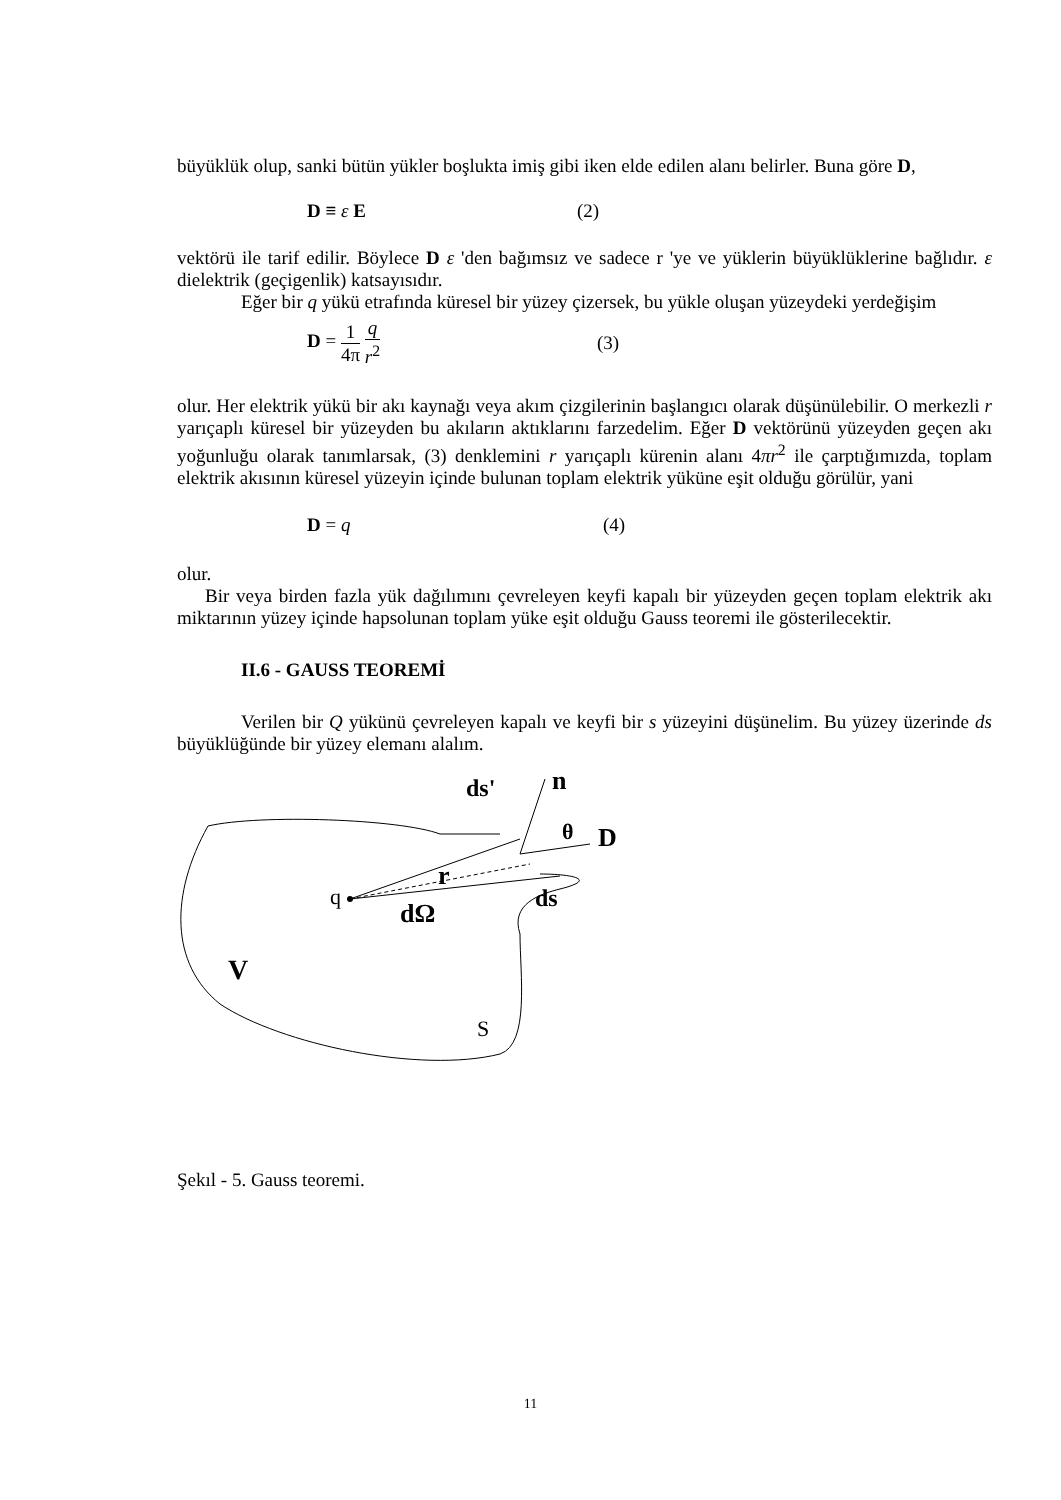büyüklük olup, sanki bütün yükler boşlukta imiş gibi iken elde edilen alanı belirler. Buna göre D,
D ≡ ε E (2)
vektörü ile tarif edilir. Böylece D ε 'den bağımsız ve sadece r 'ye ve yüklerin büyüklüklerine bağlıdır. ε dielektrik (geçigenlik) katsayısıdır.
Eğer bir q yükü etrafında küresel bir yüzey çizersek, bu yükle oluşan yüzeydeki yerdeğişim
D = 1 4π q r<sup>2</sup> (3)
olur. Her elektrik yükü bir akı kaynağı veya akım çizgilerinin başlangıcı olarak düşünülebilir. O merkezli r yarıçaplı küresel bir yüzeyden bu akıların aktıklarını farzedelim. Eğer D vektörünü yüzeyden geçen akı yoğunluğu olarak tanımlarsak, (3) denklemini r yarıçaplı kürenin alanı 4πr<sup>2</sup> ile çarptığımızda, toplam elektrik akısının küresel yüzeyin içinde bulunan toplam elektrik yüküne eşit olduğu görülür, yani
D = q (4)
olur.
Bir veya birden fazla yük dağılımını çevreleyen keyfi kapalı bir yüzeyden geçen toplam elektrik akı miktarının yüzey içinde hapsolunan toplam yüke eşit olduğu Gauss teoremi ile gösterilecektir.
II.6 - GAUSS TEOREMİ
Verilen bir Q yükünü çevreleyen kapalı ve keyfi bir s yüzeyini düşünelim. Bu yüzey üzerinde ds büyüklüğünde bir yüzey elemanı alalım.
q
r
dΩ
ds
ds'
n
θ
D
V
S
Şekıl - 5. Gauss teoremi.
11